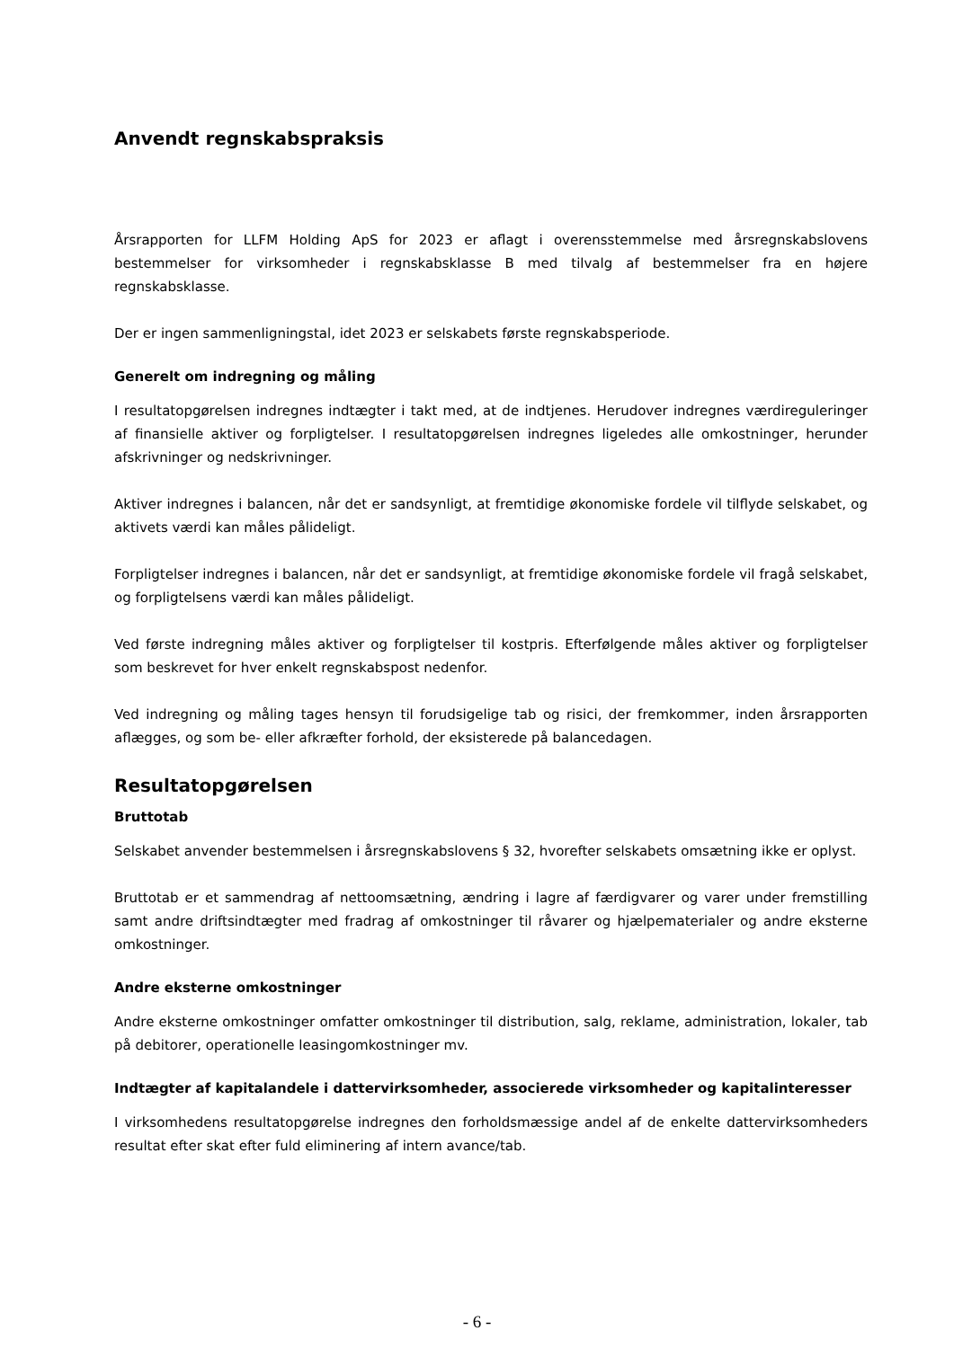Anvendt regnskabspraksis
Årsrapporten for LLFM Holding ApS for 2023 er aflagt i overensstemmelse med årsregnskabslovens bestemmelser for virksomheder i regnskabsklasse B med tilvalg af bestemmelser fra en højere regnskabsklasse.
Der er ingen sammenligningstal, idet 2023 er selskabets første regnskabsperiode.
Generelt om indregning og måling
I resultatopgørelsen indregnes indtægter i takt med, at de indtjenes. Herudover indregnes værdireguleringer af finansielle aktiver og forpligtelser. I resultatopgørelsen indregnes ligeledes alle omkostninger, herunder afskrivninger og nedskrivninger.
Aktiver indregnes i balancen, når det er sandsynligt, at fremtidige økonomiske fordele vil tilflyde selskabet, og aktivets værdi kan måles pålideligt.
Forpligtelser indregnes i balancen, når det er sandsynligt, at fremtidige økonomiske fordele vil fragå selskabet, og forpligtelsens værdi kan måles pålideligt.
Ved første indregning måles aktiver og forpligtelser til kostpris. Efterfølgende måles aktiver og forpligtelser som beskrevet for hver enkelt regnskabspost nedenfor.
Ved indregning og måling tages hensyn til forudsigelige tab og risici, der fremkommer, inden årsrapporten aflægges, og som be- eller afkræfter forhold, der eksisterede på balancedagen.
Resultatopgørelsen
Bruttotab
Selskabet anvender bestemmelsen i årsregnskabslovens § 32, hvorefter selskabets omsætning ikke er oplyst.
Bruttotab er et sammendrag af nettoomsætning, ændring i lagre af færdigvarer og varer under fremstilling samt andre driftsindtægter med fradrag af omkostninger til råvarer og hjælpematerialer og andre eksterne omkostninger.
Andre eksterne omkostninger
Andre eksterne omkostninger omfatter omkostninger til distribution, salg, reklame, administration, lokaler, tab på debitorer, operationelle leasingomkostninger mv.
Indtægter af kapitalandele i dattervirksomheder, associerede virksomheder og kapitalinteresser
I virksomhedens resultatopgørelse indregnes den forholdsmæssige andel af de enkelte dattervirksomheders resultat efter skat efter fuld eliminering af intern avance/tab.
- 6 -